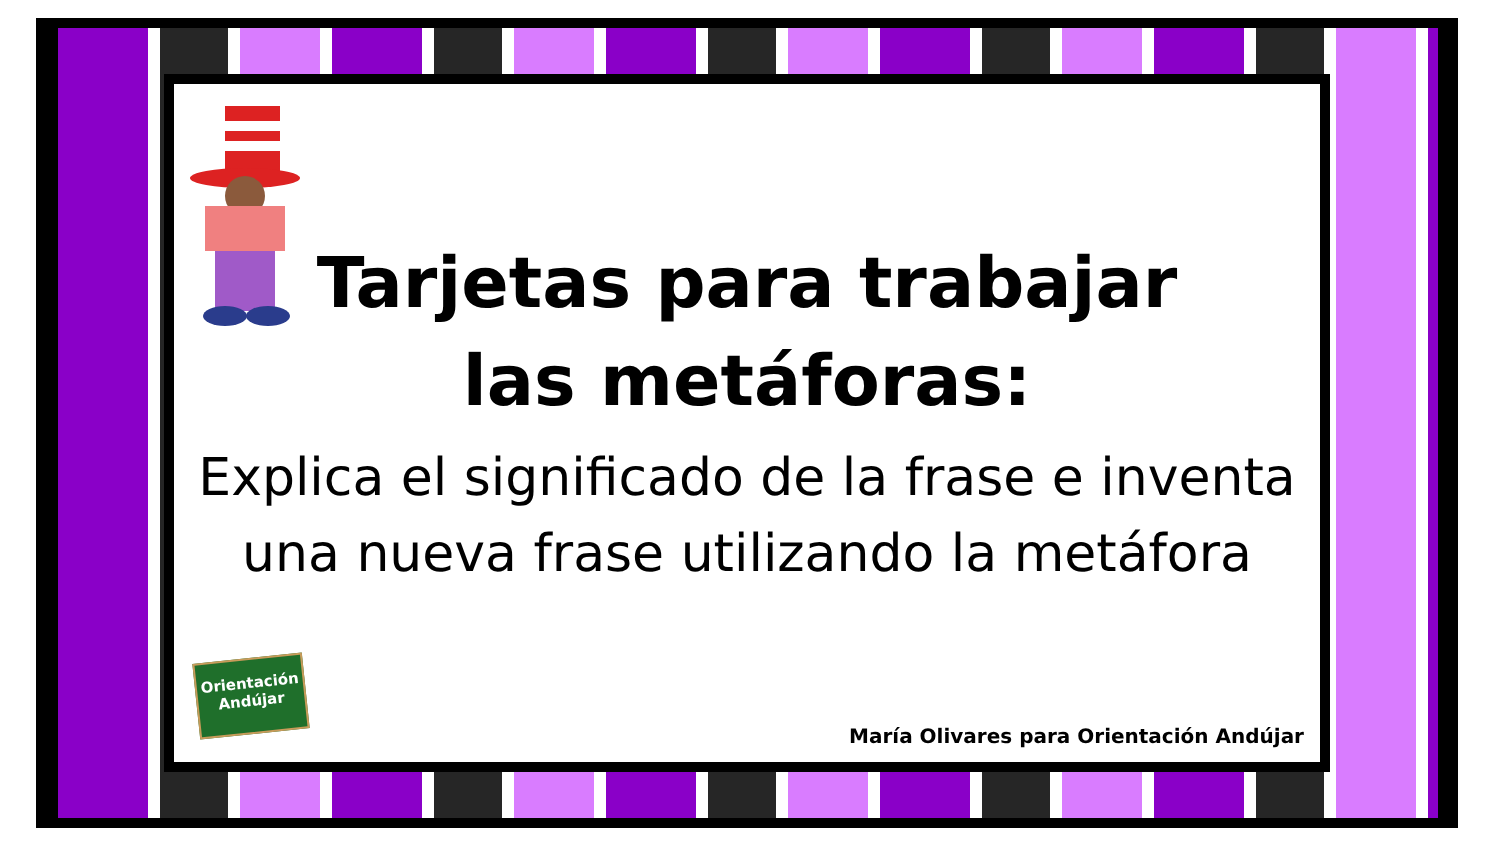Tarjetas para trabajar
las metáforas:
Explica el significado de la frase e inventa
una nueva frase utilizando la metáfora
Orientación
Andújar
María Olivares para Orientación Andújar